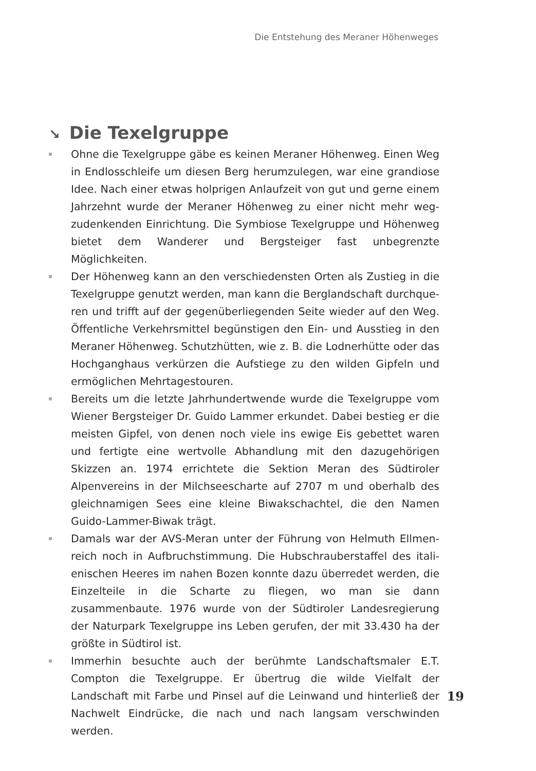Die Entstehung des Meraner Höhenweges
↘ Die Texelgruppe
Ohne die Texelgruppe gäbe es keinen Meraner Höhenweg. Einen Weg in Endlosschleife um diesen Berg herumzulegen, war eine grandiose Idee. Nach einer etwas holprigen Anlaufzeit von gut und gerne einem Jahrzehnt wurde der Meraner Höhenweg zu einer nicht mehr weg­zudenkenden Einrichtung. Die Symbiose Texelgruppe und Höhenweg bietet dem Wanderer und Bergsteiger fast unbegrenzte Möglichkeiten.
Der Höhenweg kann an den verschiedensten Orten als Zustieg in die Texelgruppe genutzt werden, man kann die Berglandschaft durchque­ren und trifft auf der gegenüberliegenden Seite wieder auf den Weg. Öffentliche Verkehrsmittel begünstigen den Ein- und Ausstieg in den Meraner Höhenweg. Schutzhütten, wie z. B. die Lodnerhütte oder das Hochganghaus verkürzen die Aufstiege zu den wilden Gipfeln und ermöglichen Mehrtagestouren.
Bereits um die letzte Jahrhundertwende wurde die Texelgruppe vom Wiener Bergsteiger Dr. Guido Lammer erkundet. Dabei bestieg er die meisten Gipfel, von denen noch viele ins ewige Eis gebettet waren und fertigte eine wertvolle Abhandlung mit den dazugehörigen Skizzen an. 1974 errichtete die Sektion Meran des Südtiroler Alpenvereins in der Milchseescharte auf 2707 m und oberhalb des gleichnamigen Sees eine kleine Biwakschachtel, die den Namen Guido-Lammer-Biwak trägt.
Damals war der AVS-Meran unter der Führung von Helmuth Ellmen­reich noch in Aufbruchstimmung. Die Hubschrauberstaffel des itali­enischen Heeres im nahen Bozen konnte dazu überredet werden, die Einzelteile in die Scharte zu fliegen, wo man sie dann zusammenbaute. 1976 wurde von der Südtiroler Landesregierung der Naturpark Texel­gruppe ins Leben gerufen, der mit 33.430 ha der größte in Südtirol ist.
Immerhin besuchte auch der berühmte Landschaftsmaler E.T. Compton die Texelgruppe. Er übertrug die wilde Vielfalt der Landschaft mit Farbe und Pinsel auf die Leinwand und hinterließ der Nachwelt Eindrücke, die nach und nach langsam verschwinden werden.
19